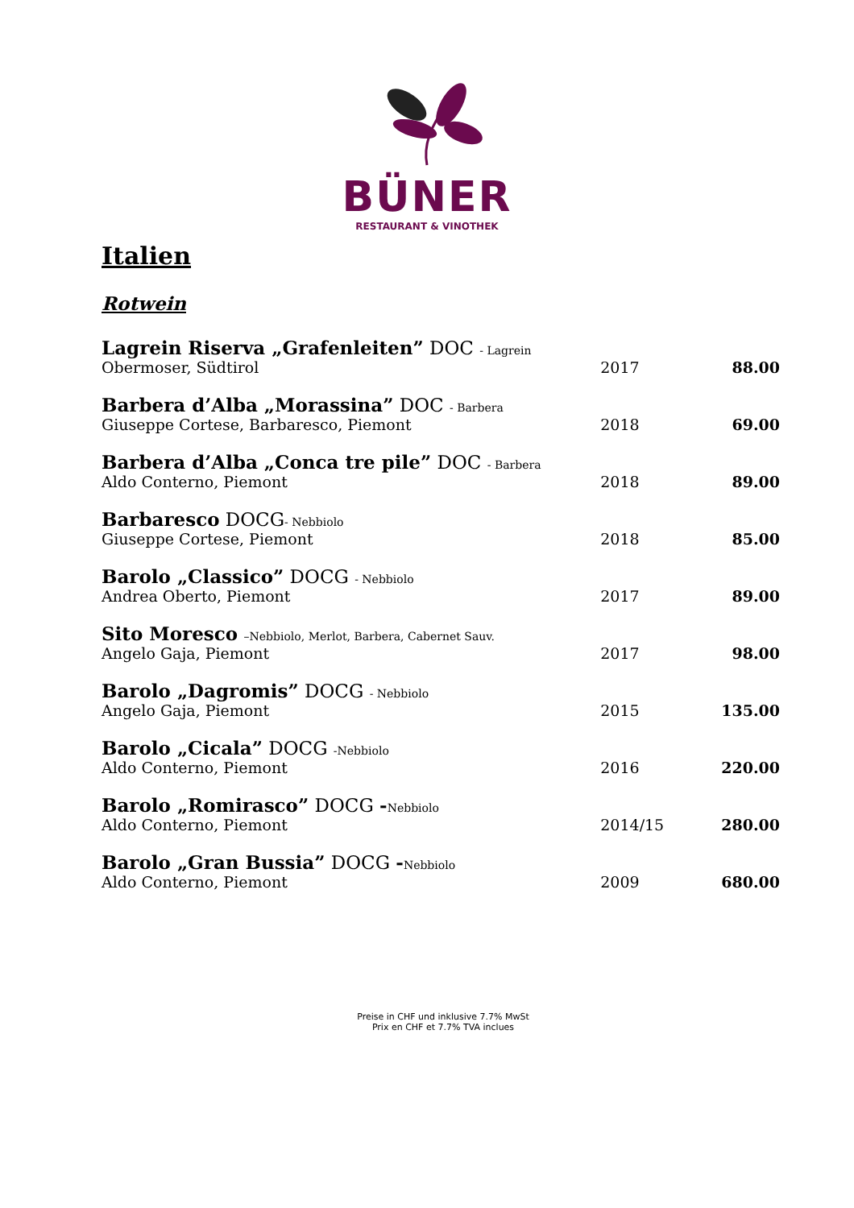BÜNER
RESTAURANT & VINOTHEK
Italien
Rotwein
| Lagrein Riserva „Grafenleiten” DOC - Lagrein | | |
| Obermoser, Südtirol | 2017 | 88.00 |
| Barbera d’Alba „Morassina” DOC - Barbera | | |
| Giuseppe Cortese, Barbaresco, Piemont | 2018 | 69.00 |
| Barbera d’Alba „Conca tre pile” DOC - Barbera | | |
| Aldo Conterno, Piemont | 2018 | 89.00 |
| Barbaresco DOCG - Nebbiolo | | |
| Giuseppe Cortese, Piemont | 2018 | 85.00 |
| Barolo „Classico” DOCG - Nebbiolo | | |
| Andrea Oberto, Piemont | 2017 | 89.00 |
| Sito Moresco –Nebbiolo, Merlot, Barbera, Cabernet Sauv. | | |
| Angelo Gaja, Piemont | 2017 | 98.00 |
| Barolo „Dagromis” DOCG - Nebbiolo | | |
| Angelo Gaja, Piemont | 2015 | 135.00 |
| Barolo „Cicala” DOCG -Nebbiolo | | |
| Aldo Conterno, Piemont | 2016 | 220.00 |
| Barolo „Romirasco” DOCG - Nebbiolo | | |
| Aldo Conterno, Piemont | 2014/15 | 280.00 |
| Barolo „Gran Bussia” DOCG - Nebbiolo | | |
| Aldo Conterno, Piemont | 2009 | 680.00 |
Preise in CHF und inklusive 7.7% MwSt
Prix en CHF et 7.7% TVA inclues